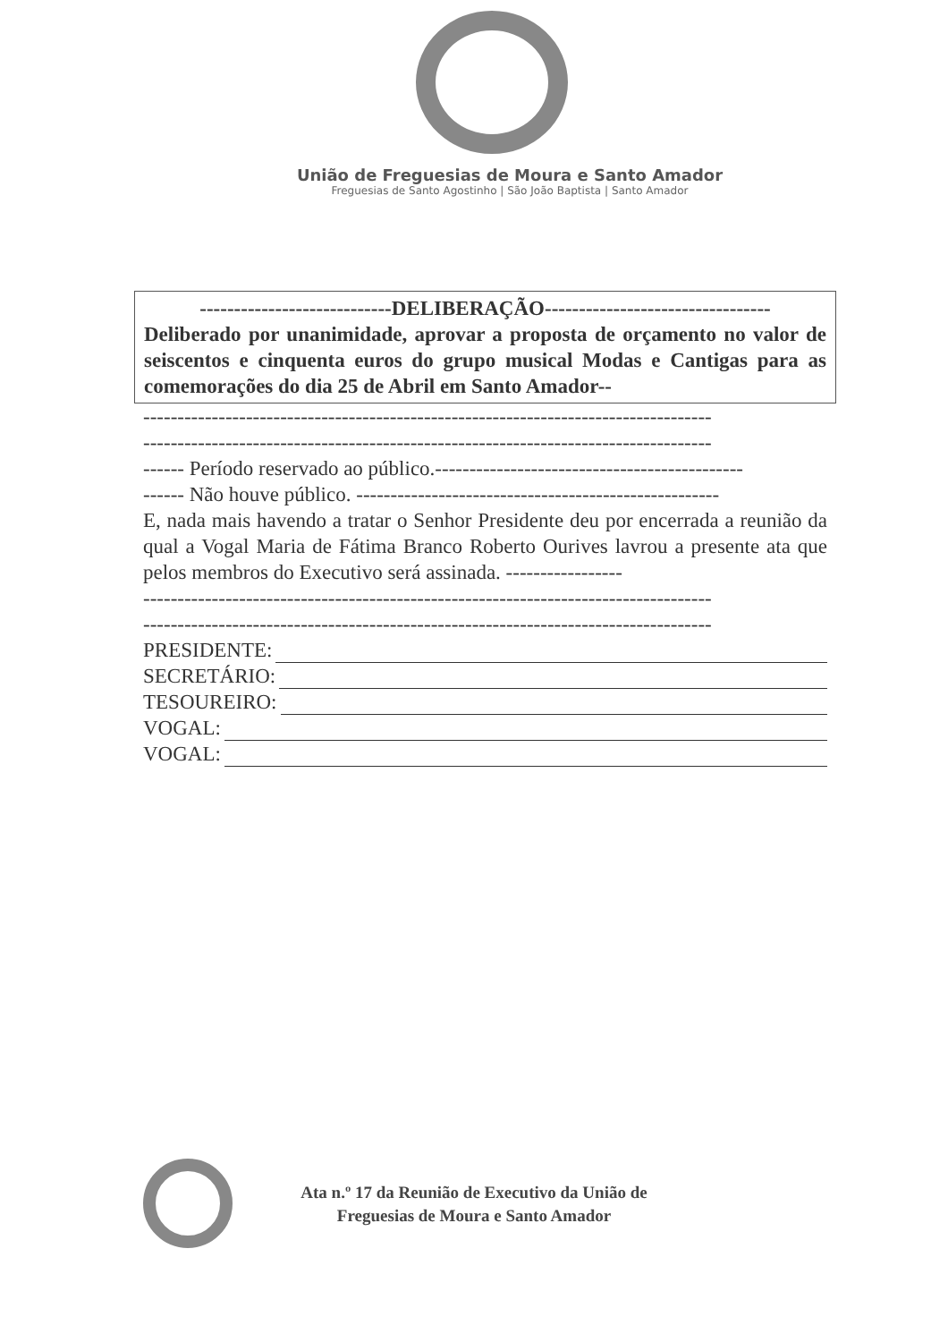União de Freguesias de Moura e Santo Amador
Freguesias de Santo Agostinho | São João Baptista | Santo Amador
----------------------------DELIBERAÇÃO---------------------------------
Deliberado por unanimidade, aprovar a proposta de orçamento no valor de seiscentos e cinquenta euros do grupo musical Modas e Cantigas para as comemorações do dia 25 de Abril em Santo Amador--
-----------------------------------------------------------------------------------
-----------------------------------------------------------------------------------
------ Período reservado ao público.---------------------------------------------
------ Não houve público. -----------------------------------------------------
E, nada mais havendo a tratar o Senhor Presidente deu por encerrada a reunião da qual a Vogal Maria de Fátima Branco Roberto Ourives lavrou a presente ata que pelos membros do Executivo será assinada. -----------------
-----------------------------------------------------------------------------------
-----------------------------------------------------------------------------------
PRESIDENTE:
SECRETÁRIO:
TESOUREIRO:
VOGAL:
VOGAL:
Ata n.º 17 da Reunião de Executivo da União de
Freguesias de Moura e Santo Amador